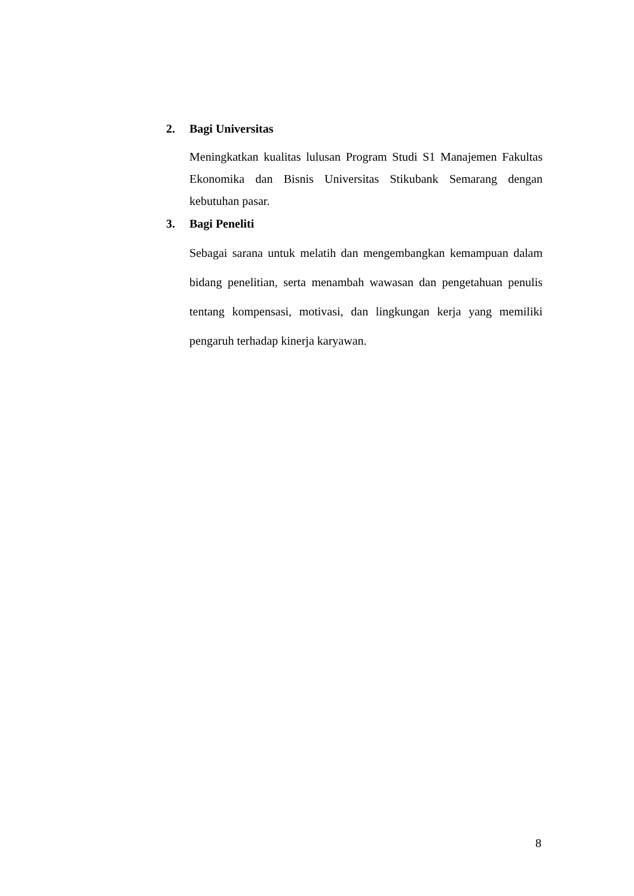2. Bagi Universitas
Meningkatkan kualitas lulusan Program Studi S1 Manajemen Fakultas Ekonomika dan Bisnis Universitas Stikubank Semarang dengan kebutuhan pasar.
3. Bagi Peneliti
Sebagai sarana untuk melatih dan mengembangkan kemampuan dalam bidang penelitian, serta menambah wawasan dan pengetahuan penulis tentang kompensasi, motivasi, dan lingkungan kerja yang memiliki pengaruh terhadap kinerja karyawan.
8